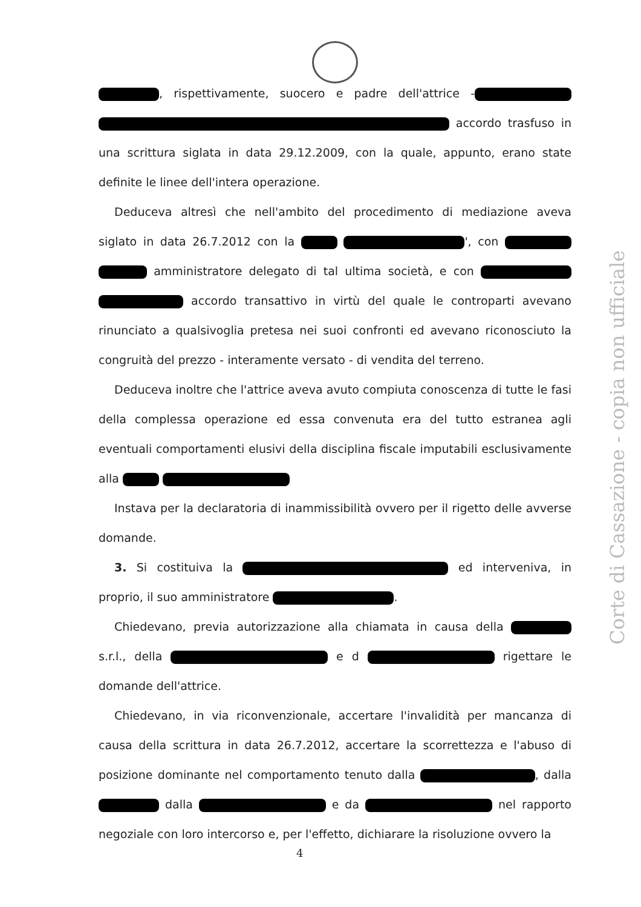, rispettivamente, suocero e padre dell'attrice - accordo trasfuso in una scrittura siglata in data 29.12.2009, con la quale, appunto, erano state definite le linee dell'intera operazione.
Deduceva altresì che nell'ambito del procedimento di mediazione aveva siglato in data 26.7.2012 con la ', con amministratore delegato di tal ultima società, e con accordo transattivo in virtù del quale le controparti avevano rinunciato a qualsivoglia pretesa nei suoi confronti ed avevano riconosciuto la congruità del prezzo - interamente versato - di vendita del terreno.
Deduceva inoltre che l'attrice aveva avuto compiuta conoscenza di tutte le fasi della complessa operazione ed essa convenuta era del tutto estranea agli eventuali comportamenti elusivi della disciplina fiscale imputabili esclusivamente alla
Instava per la declaratoria di inammissibilità ovvero per il rigetto delle avverse domande.
3. Si costituiva la ed interveniva, in proprio, il suo amministratore .
Chiedevano, previa autorizzazione alla chiamata in causa della s.r.l., della e d rigettare le domande dell'attrice.
Chiedevano, in via riconvenzionale, accertare l'invalidità per mancanza di causa della scrittura in data 26.7.2012, accertare la scorrettezza e l'abuso di posizione dominante nel comportamento tenuto dalla , dalla dalla e da nel rapporto negoziale con loro intercorso e, per l'effetto, dichiarare la risoluzione ovvero la
Corte di Cassazione - copia non ufficiale
4